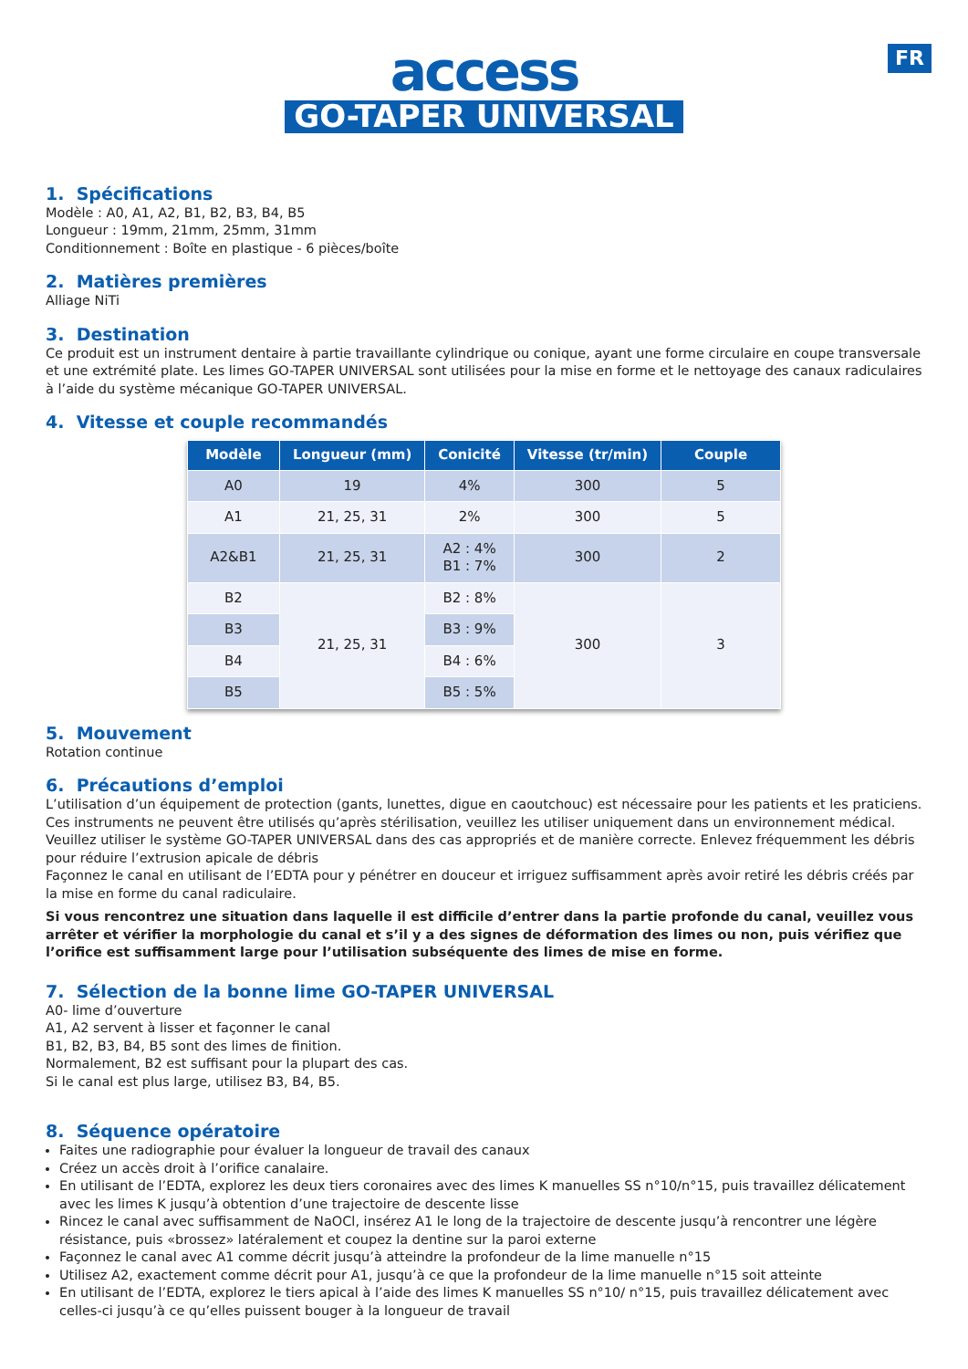FR
access
GO-TAPER UNIVERSAL
1. Spécifications
Modèle : A0, A1, A2, B1, B2, B3, B4, B5
Longueur : 19mm, 21mm, 25mm, 31mm
Conditionnement : Boîte en plastique - 6 pièces/boîte
2. Matières premières
Alliage NiTi
3. Destination
Ce produit est un instrument dentaire à partie travaillante cylindrique ou conique, ayant une forme circulaire en coupe transversale et une extrémité plate. Les limes GO-TAPER UNIVERSAL sont utilisées pour la mise en forme et le nettoyage des canaux radiculaires à l’aide du système mécanique GO-TAPER UNIVERSAL.
4. Vitesse et couple recommandés
| Modèle | Longueur (mm) | Conicité | Vitesse (tr/min) | Couple |
| --- | --- | --- | --- | --- |
| A0 | 19 | 4% | 300 | 5 |
| A1 | 21, 25, 31 | 2% | 300 | 5 |
| A2&B1 | 21, 25, 31 | A2 : 4% B1 : 7% | 300 | 2 |
| B2 | 21, 25, 31 | B2 : 8% | 300 | 3 |
| B3 | | B3 : 9% | | |
| B4 | | B4 : 6% | | |
| B5 | | B5 : 5% | | |
5. Mouvement
Rotation continue
6. Précautions d’emploi
L’utilisation d’un équipement de protection (gants, lunettes, digue en caoutchouc) est nécessaire pour les patients et les praticiens.
Ces instruments ne peuvent être utilisés qu’après stérilisation, veuillez les utiliser uniquement dans un environnement médical.
Veuillez utiliser le système GO-TAPER UNIVERSAL dans des cas appropriés et de manière correcte. Enlevez fréquemment les débris pour réduire l’extrusion apicale de débris
Façonnez le canal en utilisant de l’EDTA pour y pénétrer en douceur et irriguez suffisamment après avoir retiré les débris créés par la mise en forme du canal radiculaire.
Si vous rencontrez une situation dans laquelle il est difficile d’entrer dans la partie profonde du canal, veuillez vous arrêter et vérifier la morphologie du canal et s’il y a des signes de déformation des limes ou non, puis vérifiez que l’orifice est suffisamment large pour l’utilisation subséquente des limes de mise en forme.
7. Sélection de la bonne lime GO-TAPER UNIVERSAL
A0- lime d’ouverture
A1, A2 servent à lisser et façonner le canal
B1, B2, B3, B4, B5 sont des limes de finition.
Normalement, B2 est suffisant pour la plupart des cas.
Si le canal est plus large, utilisez B3, B4, B5.
8. Séquence opératoire
Faites une radiographie pour évaluer la longueur de travail des canaux
Créez un accès droit à l’orifice canalaire.
En utilisant de l’EDTA, explorez les deux tiers coronaires avec des limes K manuelles SS n°10/n°15, puis travaillez délicatement avec les limes K jusqu’à obtention d’une trajectoire de descente lisse
Rincez le canal avec suffisamment de NaOCl, insérez A1 le long de la trajectoire de descente jusqu’à rencontrer une légère résistance, puis «brossez» latéralement et coupez la dentine sur la paroi externe
Façonnez le canal avec A1 comme décrit jusqu’à atteindre la profondeur de la lime manuelle n°15
Utilisez A2, exactement comme décrit pour A1, jusqu’à ce que la profondeur de la lime manuelle n°15 soit atteinte
En utilisant de l’EDTA, explorez le tiers apical à l’aide des limes K manuelles SS n°10/ n°15, puis travaillez délicatement avec celles-ci jusqu’à ce qu’elles puissent bouger à la longueur de travail